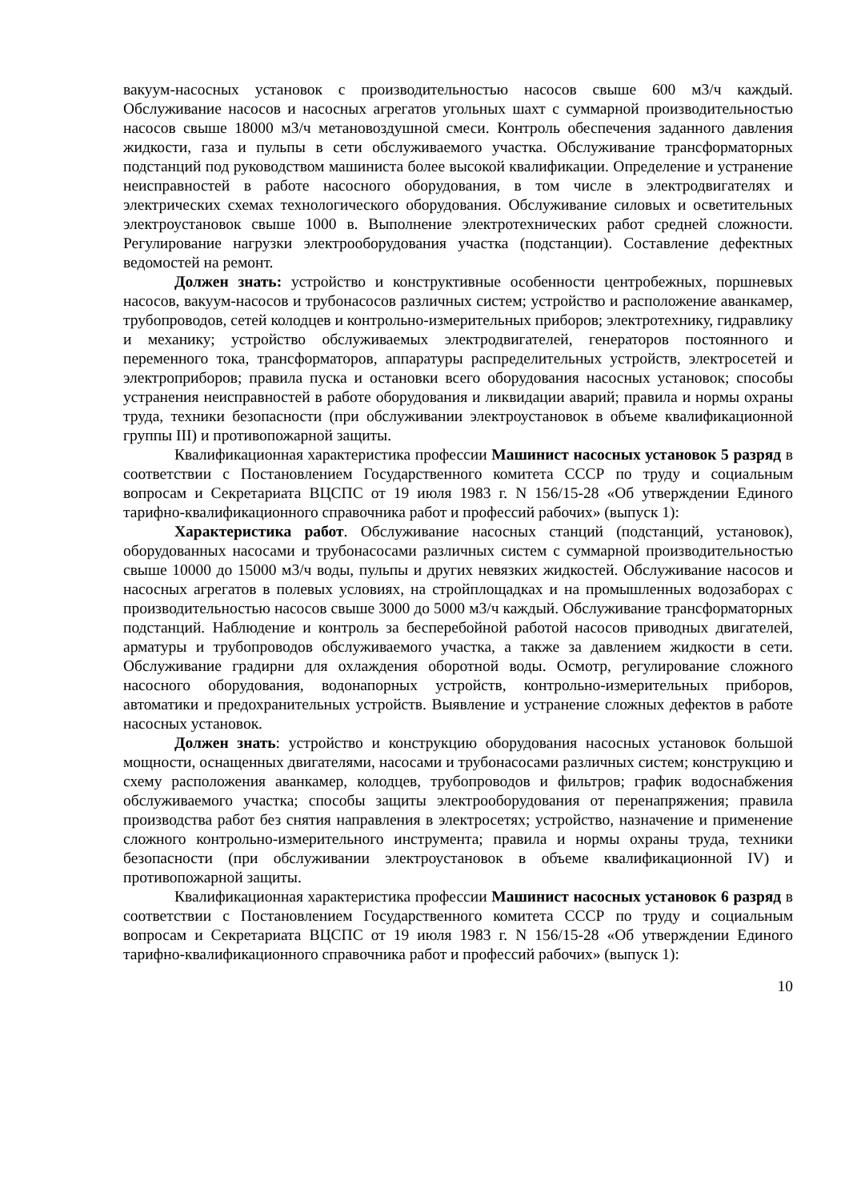вакуум-насосных установок с производительностью насосов свыше 600 м3/ч каждый. Обслуживание насосов и насосных агрегатов угольных шахт с суммарной производительностью насосов свыше 18000 м3/ч метановоздушной смеси. Контроль обеспечения заданного давления жидкости, газа и пульпы в сети обслуживаемого участка. Обслуживание трансформаторных подстанций под руководством машиниста более высокой квалификации. Определение и устранение неисправностей в работе насосного оборудования, в том числе в электродвигателях и электрических схемах технологического оборудования. Обслуживание силовых и осветительных электроустановок свыше 1000 в. Выполнение электротехнических работ средней сложности. Регулирование нагрузки электрооборудования участка (подстанции). Составление дефектных ведомостей на ремонт.
Должен знать: устройство и конструктивные особенности центробежных, поршневых насосов, вакуум-насосов и трубонасосов различных систем; устройство и расположение аванкамер, трубопроводов, сетей колодцев и контрольно-измерительных приборов; электротехнику, гидравлику и механику; устройство обслуживаемых электродвигателей, генераторов постоянного и переменного тока, трансформаторов, аппаратуры распределительных устройств, электросетей и электроприборов; правила пуска и остановки всего оборудования насосных установок; способы устранения неисправностей в работе оборудования и ликвидации аварий; правила и нормы охраны труда, техники безопасности (при обслуживании электроустановок в объеме квалификационной группы III) и противопожарной защиты.
Квалификационная характеристика профессии Машинист насосных установок 5 разряд в соответствии с Постановлением Государственного комитета СССР по труду и социальным вопросам и Секретариата ВЦСПС от 19 июля 1983 г. N 156/15-28 «Об утверждении Единого тарифно-квалификационного справочника работ и профессий рабочих» (выпуск 1):
Характеристика работ. Обслуживание насосных станций (подстанций, установок), оборудованных насосами и трубонасосами различных систем с суммарной производительностью свыше 10000 до 15000 м3/ч воды, пульпы и других невязких жидкостей. Обслуживание насосов и насосных агрегатов в полевых условиях, на стройплощадках и на промышленных водозаборах с производительностью насосов свыше 3000 до 5000 м3/ч каждый. Обслуживание трансформаторных подстанций. Наблюдение и контроль за бесперебойной работой насосов приводных двигателей, арматуры и трубопроводов обслуживаемого участка, а также за давлением жидкости в сети. Обслуживание градирни для охлаждения оборотной воды. Осмотр, регулирование сложного насосного оборудования, водонапорных устройств, контрольно-измерительных приборов, автоматики и предохранительных устройств. Выявление и устранение сложных дефектов в работе насосных установок.
Должен знать: устройство и конструкцию оборудования насосных установок большой мощности, оснащенных двигателями, насосами и трубонасосами различных систем; конструкцию и схему расположения аванкамер, колодцев, трубопроводов и фильтров; график водоснабжения обслуживаемого участка; способы защиты электрооборудования от перенапряжения; правила производства работ без снятия направления в электросетях; устройство, назначение и применение сложного контрольно-измерительного инструмента; правила и нормы охраны труда, техники безопасности (при обслуживании электроустановок в объеме квалификационной IV) и противопожарной защиты.
Квалификационная характеристика профессии Машинист насосных установок 6 разряд в соответствии с Постановлением Государственного комитета СССР по труду и социальным вопросам и Секретариата ВЦСПС от 19 июля 1983 г. N 156/15-28 «Об утверждении Единого тарифно-квалификационного справочника работ и профессий рабочих» (выпуск 1):
10